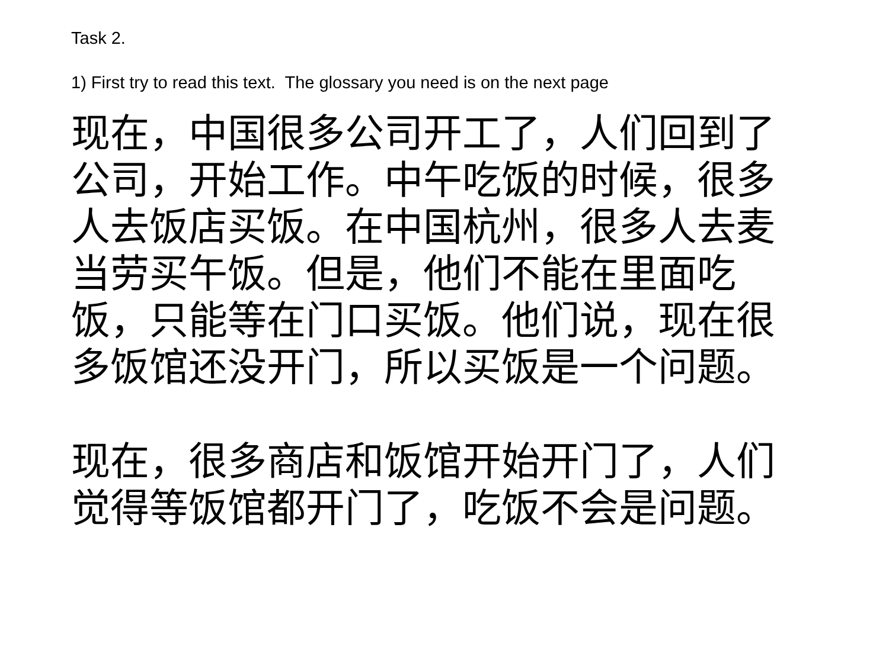Task 2.
1) First try to read this text. The glossary you need is on the next page
现在，中国很多公司开工了，人们回到了公司，开始工作。中午吃饭的时候，很多人去饭店买饭。在中国杭州，很多人去麦当劳买午饭。但是，他们不能在里面吃饭，只能等在门口买饭。他们说，现在很多饭馆还没开门，所以买饭是一个问题。
现在，很多商店和饭馆开始开门了，人们觉得等饭馆都开门了，吃饭不会是问题。